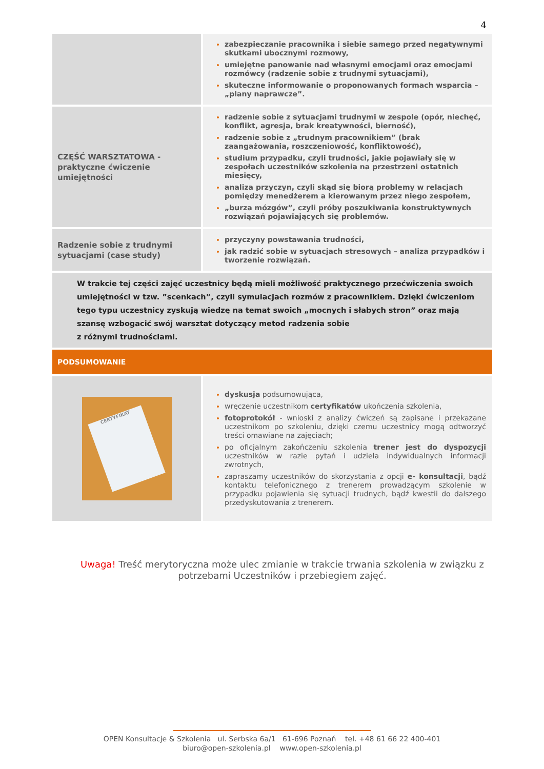4
| | zabezpieczanie pracownika i siebie samego przed negatywnymi skutkami ubocznymi rozmowy, umiejętne panowanie nad własnymi emocjami oraz emocjami rozmówcy (radzenie sobie z trudnymi sytuacjami), skuteczne informowanie o proponowanych formach wsparcia – „plany naprawcze”. |
| CZĘŚĆ WARSZTATOWA - praktyczne ćwiczenie umiejętności | radzenie sobie z sytuacjami trudnymi w zespole (opór, niechęć, konflikt, agresja, brak kreatywności, bierność), radzenie sobie z „trudnym pracownikiem” (brak zaangażowania, roszczeniowość, konfliktowość), studium przypadku, czyli trudności, jakie pojawiały się w zespołach uczestników szkolenia na przestrzeni ostatnich miesięcy, analiza przyczyn, czyli skąd się biorą problemy w relacjach pomiędzy menedżerem a kierowanym przez niego zespołem, „burza mózgów”, czyli próby poszukiwania konstruktywnych rozwiązań pojawiających się problemów. |
| Radzenie sobie z trudnymi sytuacjami (case study) | przyczyny powstawania trudności, jak radzić sobie w sytuacjach stresowych – analiza przypadków i tworzenie rozwiązań. |
| W trakcie tej części zajęć uczestnicy będą mieli możliwość praktycznego przećwiczenia swoich umiejętności w tzw. ”scenkach”, czyli symulacjach rozmów z pracownikiem. Dzięki ćwiczeniom tego typu uczestnicy zyskują wiedzę na temat swoich „mocnych i słabych stron” oraz mają szansę wzbogacić swój warsztat dotyczący metod radzenia sobie z różnymi trudnościami. | |
| PODSUMOWANIE | |
| CERTYFIKAT | dyskusja podsumowująca, wręczenie uczestnikom certyfikatów ukończenia szkolenia, fotoprotokół - wnioski z analizy ćwiczeń są zapisane i przekazane uczestnikom po szkoleniu, dzięki czemu uczestnicy mogą odtworzyć treści omawiane na zajęciach; po oficjalnym zakończeniu szkolenia trener jest do dyspozycji uczestników w razie pytań i udziela indywidualnych informacji zwrotnych, zapraszamy uczestników do skorzystania z opcji e- konsultacji , bądź kontaktu telefonicznego z trenerem prowadzącym szkolenie w przypadku pojawienia się sytuacji trudnych, bądź kwestii do dalszego przedyskutowania z trenerem. |
Uwaga! Treść merytoryczna może ulec zmianie w trakcie trwania szkolenia w związku z potrzebami Uczestników i przebiegiem zajęć.
OPEN Konsultacje & Szkolenia ul. Serbska 6a/1 61-696 Poznań tel. +48 61 66 22 400-401
biuro@open-szkolenia.pl www.open-szkolenia.pl